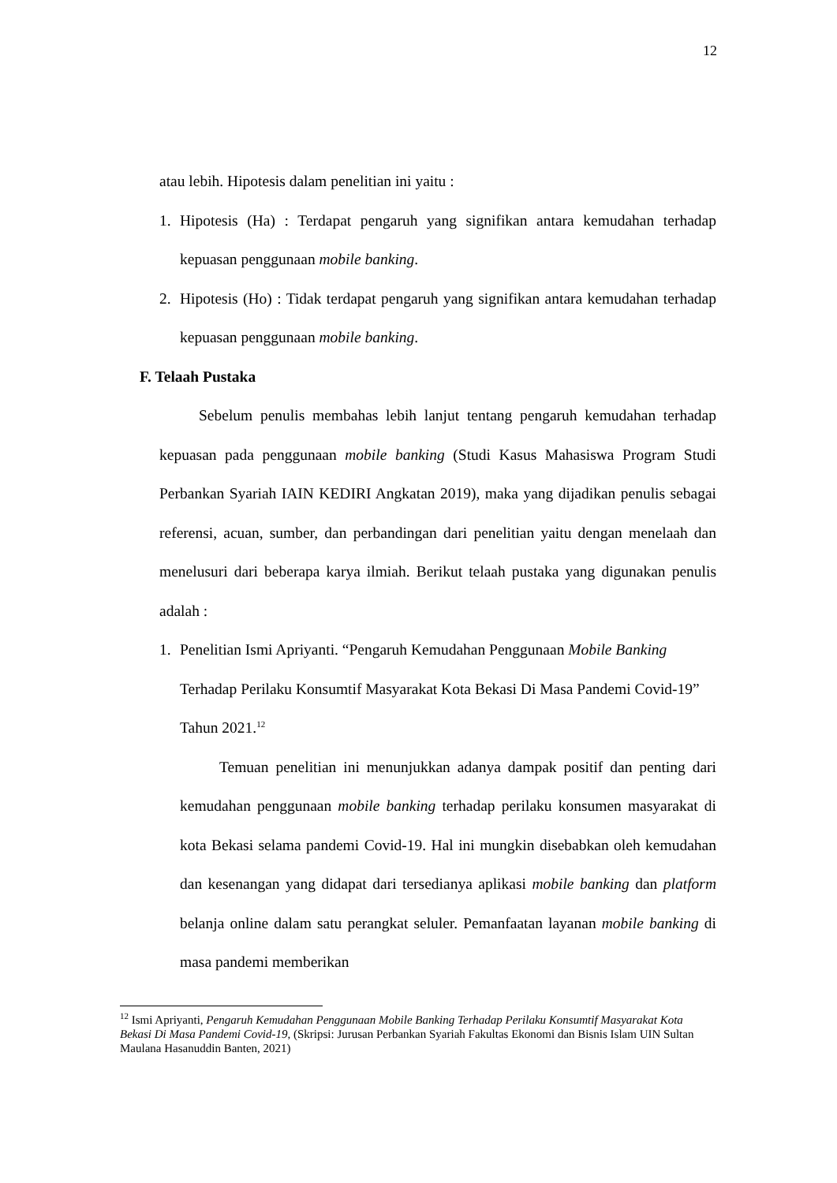12
atau lebih. Hipotesis dalam penelitian ini yaitu :
1. Hipotesis (Ha) : Terdapat pengaruh yang signifikan antara kemudahan terhadap kepuasan penggunaan mobile banking.
2. Hipotesis (Ho) : Tidak terdapat pengaruh yang signifikan antara kemudahan terhadap kepuasan penggunaan mobile banking.
F. Telaah Pustaka
Sebelum penulis membahas lebih lanjut tentang pengaruh kemudahan terhadap kepuasan pada penggunaan mobile banking (Studi Kasus Mahasiswa Program Studi Perbankan Syariah IAIN KEDIRI Angkatan 2019), maka yang dijadikan penulis sebagai referensi, acuan, sumber, dan perbandingan dari penelitian yaitu dengan menelaah dan menelusuri dari beberapa karya ilmiah. Berikut telaah pustaka yang digunakan penulis adalah :
1. Penelitian Ismi Apriyanti. “Pengaruh Kemudahan Penggunaan Mobile Banking Terhadap Perilaku Konsumtif Masyarakat Kota Bekasi Di Masa Pandemi Covid-19” Tahun 2021.<sup>12</sup>
Temuan penelitian ini menunjukkan adanya dampak positif dan penting dari kemudahan penggunaan mobile banking terhadap perilaku konsumen masyarakat di kota Bekasi selama pandemi Covid-19. Hal ini mungkin disebabkan oleh kemudahan dan kesenangan yang didapat dari tersedianya aplikasi mobile banking dan platform belanja online dalam satu perangkat seluler. Pemanfaatan layanan mobile banking di masa pandemi memberikan
<sup>12</sup> Ismi Apriyanti, Pengaruh Kemudahan Penggunaan Mobile Banking Terhadap Perilaku Konsumtif Masyarakat Kota Bekasi Di Masa Pandemi Covid-19, (Skripsi: Jurusan Perbankan Syariah Fakultas Ekonomi dan Bisnis Islam UIN Sultan Maulana Hasanuddin Banten, 2021)